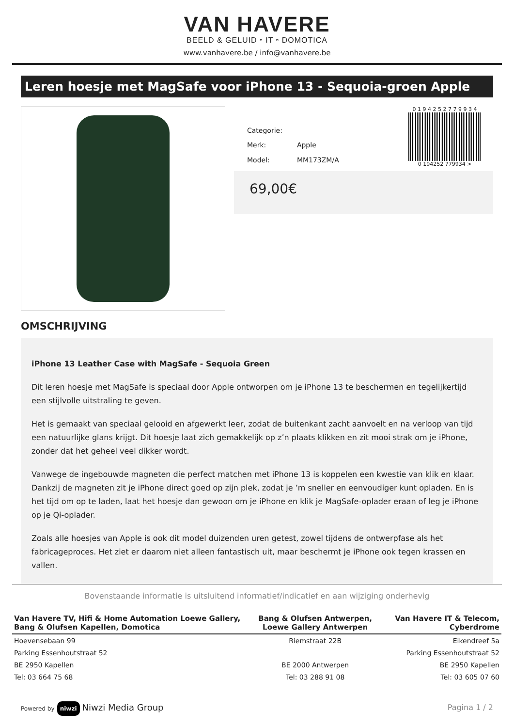VAN HAVERE
BEELD & GELUID ▫ IT ▫ DOMOTICA
www.vanhavere.be / info@vanhavere.be
Leren hoesje met MagSafe voor iPhone 13 - Sequoia-groen Apple
| Categorie: | |
| Merk: | Apple |
| Model: | MM173ZM/A |
0 1 9 4 2 5 2 7 7 9 9 3 4
0 194252 779934 >
69,00€
OMSCHRIJVING
iPhone 13 Leather Case with MagSafe - Sequoia Green
Dit leren hoesje met MagSafe is speciaal door Apple ontworpen om je iPhone 13 te beschermen en tegelijkertijd een stijlvolle uitstraling te geven.
Het is gemaakt van speciaal gelooid en afgewerkt leer, zodat de buitenkant zacht aanvoelt en na verloop van tijd een natuurlijke glans krijgt. Dit hoesje laat zich gemakkelijk op z’n plaats klikken en zit mooi strak om je iPhone, zonder dat het geheel veel dikker wordt.
Vanwege de ingebouwde magneten die perfect matchen met iPhone 13 is koppelen een kwestie van klik en klaar. Dankzij de magneten zit je iPhone direct goed op zijn plek, zodat je ’m sneller en eenvoudiger kunt opladen. En is het tijd om op te laden, laat het hoesje dan gewoon om je iPhone en klik je MagSafe-oplader eraan of leg je iPhone op je Qi-oplader.
Zoals alle hoesjes van Apple is ook dit model duizenden uren getest, zowel tijdens de ontwerpfase als het fabricageproces. Het ziet er daarom niet alleen fantastisch uit, maar beschermt je iPhone ook tegen krassen en vallen.
Bovenstaande informatie is uitsluitend informatief/indicatief en aan wijziging onderhevig
| Van Havere TV, Hifi & Home Automation Loewe Gallery, Bang & Olufsen Kapellen, Domotica | Bang & Olufsen Antwerpen, Loewe Gallery Antwerpen | Van Havere IT & Telecom, Cyberdrome |
| --- | --- | --- |
| Hoevensebaan 99 | Riemstraat 22B | Eikendreef 5a |
| Parking Essenhoutstraat 52 | | Parking Essenhoutstraat 52 |
| BE 2950 Kapellen | BE 2000 Antwerpen | BE 2950 Kapellen |
| Tel: 03 664 75 68 | Tel: 03 288 91 08 | Tel: 03 605 07 60 |
Powered by niwzi Niwzi Media Group
Pagina 1 / 2